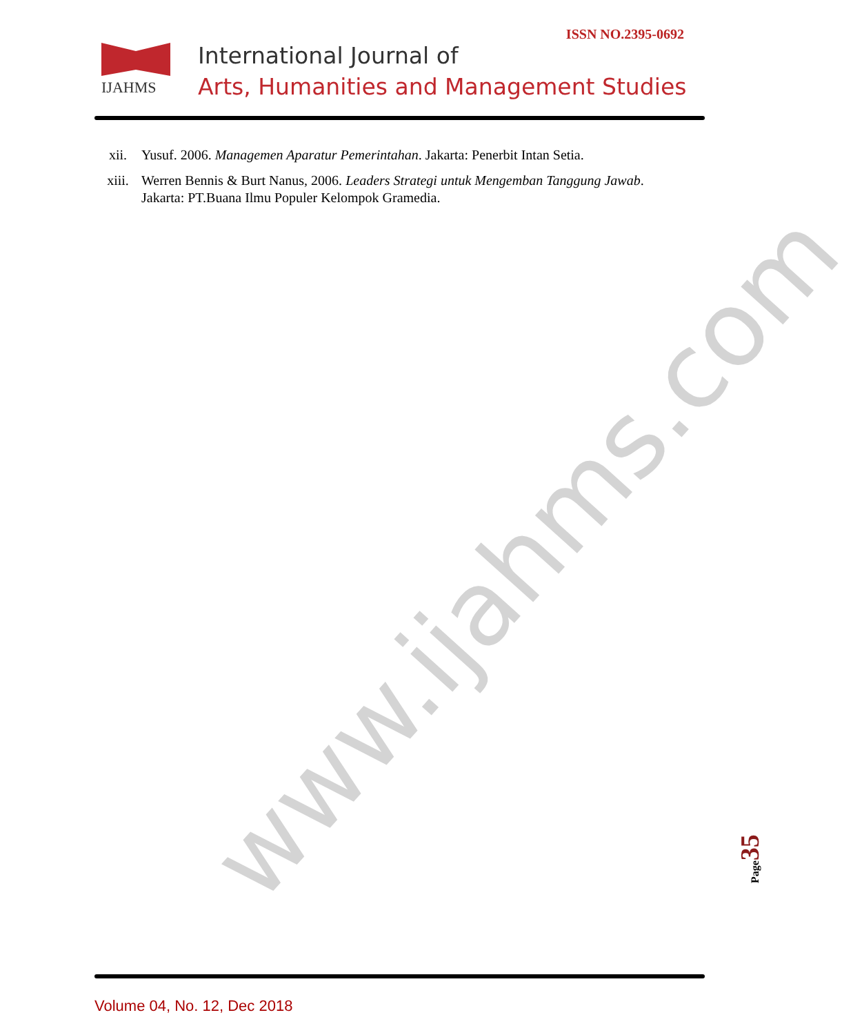ISSN NO.2395-0692 IJAHMS
International Journal of
Arts, Humanities and Management Studies
xii. Yusuf. 2006. Managemen Aparatur Pemerintahan. Jakarta: Penerbit Intan Setia.
xiii. Werren Bennis & Burt Nanus, 2006. Leaders Strategi untuk Mengemban Tanggung Jawab. Jakarta: PT.Buana Ilmu Populer Kelompok Gramedia.
www.ijahms.com
Page35
Volume 04, No. 12, Dec 2018